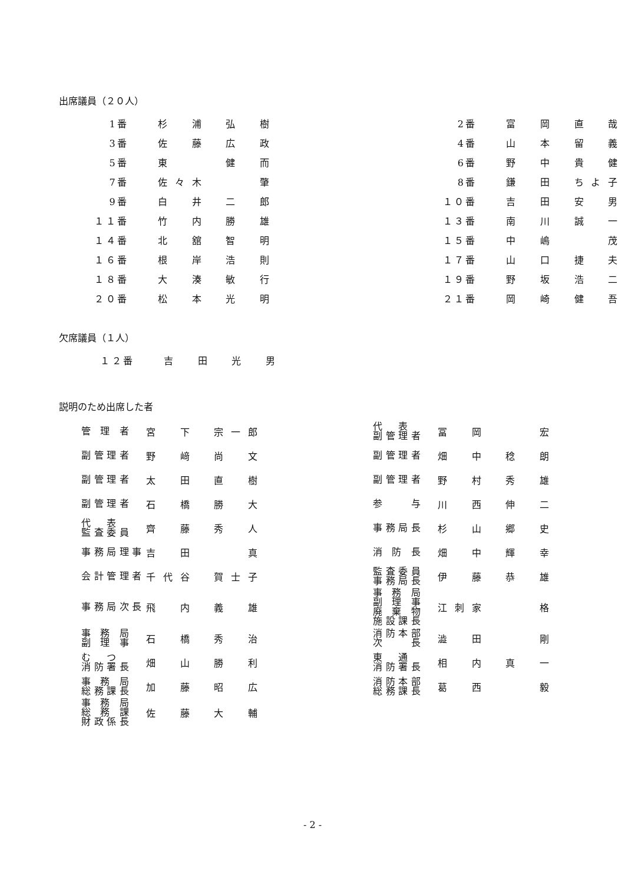出席議員（２０人）
| 1番 | 杉 浦 弘 樹 | | 2番 | 富 岡 直 哉 |
| 3番 | 佐 藤 広 政 | | 4番 | 山 本 留 義 |
| 5番 | 東 健 而 | | 6番 | 野 中 貴 健 |
| 7番 | 佐々木 肇 | | 8番 | 鎌 田 ちよ子 |
| 9番 | 白 井 二 郎 | | １０番 | 吉 田 安 男 |
| １１番 | 竹 内 勝 雄 | | １３番 | 南 川 誠 一 |
| １４番 | 北 舘 智 明 | | １５番 | 中 嶋 茂 |
| １６番 | 根 岸 浩 則 | | １７番 | 山 口 捷 夫 |
| １８番 | 大 湊 敏 行 | | １９番 | 野 坂 浩 二 |
| ２０番 | 松 本 光 明 | | ２１番 | 岡 崎 健 吾 |
欠席議員（１人）
| １２番 | 吉 田 光 男 |
説明のため出席した者
| 管 理 者 | 宮 下 宗一郎 | | 代 表 副管理者 | 冨 岡 宏 |
| 副管理者 | 野 﨑 尚 文 | | 副管理者 | 畑 中 稔 朗 |
| 副管理者 | 太 田 直 樹 | | 副管理者 | 野 村 秀 雄 |
| 副管理者 | 石 橋 勝 大 | | 参 与 | 川 西 伸 二 |
| 代 表 監査委員 | 齊 藤 秀 人 | | 事務局長 | 杉 山 郷 史 |
| 事務局理事 | 吉 田 真 | | 消 防 長 | 畑 中 輝 幸 |
| 会計管理者 | 千代谷 賀士子 | | 監査委員 事務局長 | 伊 藤 恭 雄 |
| 事務局次長 | 飛 内 義 雄 | | 事 務 局 副 理 事 廃 棄 物 施設課長 | 江刺家 格 |
| 事 務 局 副 理 事 | 石 橋 秀 治 | | 消防本部 次 長 | 澁 田 剛 |
| む つ 消防署長 | 畑 山 勝 利 | | 東 通 消防署長 | 相 内 真 一 |
| 事 務 局 総務課長 | 加 藤 昭 広 | | 消防本部 総務課長 | 葛 西 毅 |
| 事 務 局 総 務 課 財政係長 | 佐 藤 大 輔 | | | |
- 2 -